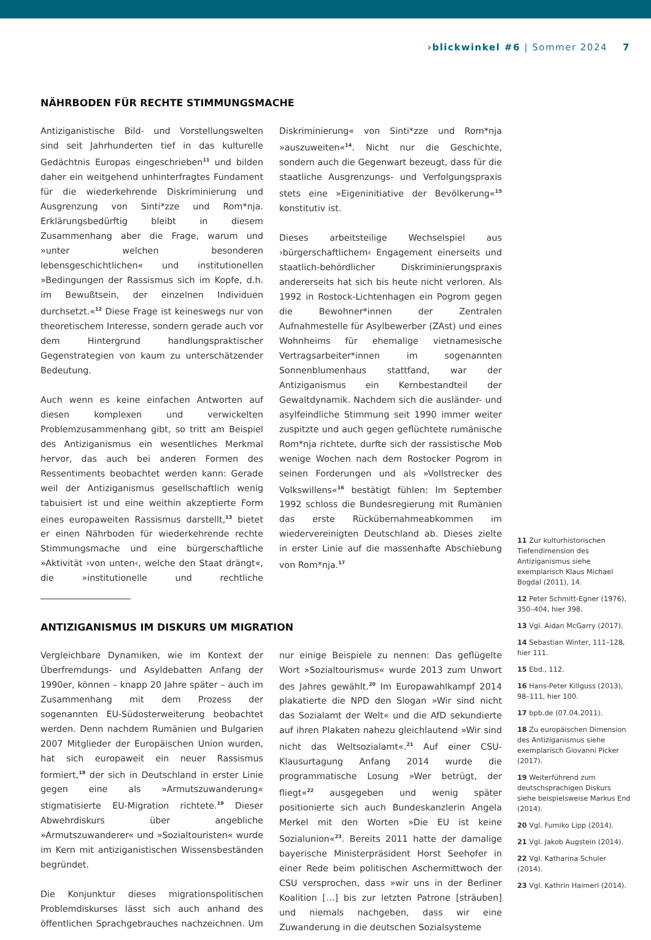›blickwinkel #6 | Sommer 2024 7
NÄHRBODEN FÜR RECHTE STIMMUNGSMACHE
Antiziganistische Bild- und Vorstellungswelten sind seit Jahrhunderten tief in das kulturelle Gedächtnis Europas eingeschrieben<sup>11</sup> und bilden daher ein weitgehend unhinterfragtes Fundament für die wiederkehrende Diskriminierung und Ausgrenzung von Sinti*zze und Rom*nja. Erklärungsbedürftig bleibt in diesem Zusammenhang aber die Frage, warum und »unter welchen besonderen lebensgeschichtlichen« und institutionellen »Bedingungen der Rassismus sich im Kopfe, d.h. im Bewußtsein, der einzelnen Individuen durchsetzt.«<sup>12</sup> Diese Frage ist keineswegs nur von theoretischem Interesse, sondern gerade auch vor dem Hintergrund handlungspraktischer Gegenstrategien von kaum zu unterschätzender Bedeutung.
Auch wenn es keine einfachen Antworten auf diesen komplexen und verwickelten Problemzusammenhang gibt, so tritt am Beispiel des Antiziganismus ein wesentliches Merkmal hervor, das auch bei anderen Formen des Ressentiments beobachtet werden kann: Gerade weil der Antiziganismus gesellschaftlich wenig tabuisiert ist und eine weithin akzeptierte Form eines europaweiten Rassismus darstellt,<sup>13</sup> bietet er einen Nährboden für wiederkehrende rechte Stimmungsmache und eine bürgerschaftliche »Aktivität ›von unten‹, welche den Staat drängt«, die »institutionelle und rechtliche Diskriminierung« von Sinti*zze und Rom*nja »auszuweiten«<sup>14</sup>. Nicht nur die Geschichte, sondern auch die Gegenwart bezeugt, dass für die staatliche Ausgrenzungs- und Verfolgungspraxis stets eine »Eigeninitiative der Bevölkerung«<sup>15</sup> konstitutiv ist.
Dieses arbeitsteilige Wechselspiel aus ›bürgerschaftlichem‹ Engagement einerseits und staatlich-behördlicher Diskriminierungspraxis andererseits hat sich bis heute nicht verloren. Als 1992 in Rostock-Lichtenhagen ein Pogrom gegen die Bewohner*innen der Zentralen Aufnahmestelle für Asylbewerber (ZAst) und eines Wohnheims für ehemalige vietnamesische Vertragsarbeiter*innen im sogenannten Sonnenblumenhaus stattfand, war der Antiziganismus ein Kernbestandteil der Gewaltdynamik. Nachdem sich die ausländer- und asylfeindliche Stimmung seit 1990 immer weiter zuspitzte und auch gegen geflüchtete rumänische Rom*nja richtete, durfte sich der rassistische Mob wenige Wochen nach dem Rostocker Pogrom in seinen Forderungen und als »Vollstrecker des Volkswillens«<sup>16</sup> bestätigt fühlen: Im September 1992 schloss die Bundesregierung mit Rumänien das erste Rückübernahmeabkommen im wiedervereinigten Deutschland ab. Dieses zielte in erster Linie auf die massenhafte Abschiebung von Rom*nja.<sup>17</sup>
ANTIZIGANISMUS IM DISKURS UM MIGRATION
Vergleichbare Dynamiken, wie im Kontext der Überfremdungs- und Asyldebatten Anfang der 1990er, können – knapp 20 Jahre später – auch im Zusammenhang mit dem Prozess der sogenannten EU-Südosterweiterung beobachtet werden. Denn nachdem Rumänien und Bulgarien 2007 Mitglieder der Europäischen Union wurden, hat sich europaweit ein neuer Rassismus formiert,<sup>18</sup> der sich in Deutschland in erster Linie gegen eine als »Armutszuwanderung« stigmatisierte EU-Migration richtete.<sup>19</sup> Dieser Abwehrdiskurs über angebliche »Armutszuwanderer« und »Sozialtouristen« wurde im Kern mit antiziganistischen Wissensbeständen begründet.
Die Konjunktur dieses migrationspolitischen Problemdiskurses lässt sich auch anhand des öffentlichen Sprachgebrauches nachzeichnen. Um nur einige Beispiele zu nennen: Das geflügelte Wort »Sozialtourismus« wurde 2013 zum Unwort des Jahres gewählt.<sup>20</sup> Im Europawahlkampf 2014 plakatierte die NPD den Slogan »Wir sind nicht das Sozialamt der Welt« und die AfD sekundierte auf ihren Plakaten nahezu gleichlautend »Wir sind nicht das Weltsozialamt«.<sup>21</sup> Auf einer CSU-Klausurtagung Anfang 2014 wurde die programmatische Losung »Wer betrügt, der fliegt«<sup>22</sup> ausgegeben und wenig später positionierte sich auch Bundeskanzlerin Angela Merkel mit den Worten »Die EU ist keine Sozialunion«<sup>23</sup>. Bereits 2011 hatte der damalige bayerische Ministerpräsident Horst Seehofer in einer Rede beim politischen Aschermittwoch der CSU versprochen, dass »wir uns in der Berliner Koalition […] bis zur letzten Patrone [sträuben] und niemals nachgeben, dass wir eine Zuwanderung in die deutschen Sozialsysteme
11 Zur kulturhistorischen Tiefendimension des Antiziganismus siehe exemplarisch Klaus Michael Bogdal (2011), 14.
12 Peter Schmitt-Egner (1976), 350–404, hier 398.
13 Vgl. Aidan McGarry (2017).
14 Sebastian Winter, 111–128, hier 111.
15 Ebd., 112.
16 Hans-Peter Killguss (2013), 98–111, hier 100.
17 bpb.de (07.04.2011).
18 Zu europäischen Dimension des Antiziganismus siehe exemplarisch Giovanni Picker (2017).
19 Weiterführend zum deutschsprachigen Diskurs siehe beispielsweise Markus End (2014).
20 Vgl. Fumiko Lipp (2014).
21 Vgl. Jakob Augstein (2014).
22 Vgl. Katharina Schuler (2014).
23 Vgl. Kathrin Haimerl (2014).